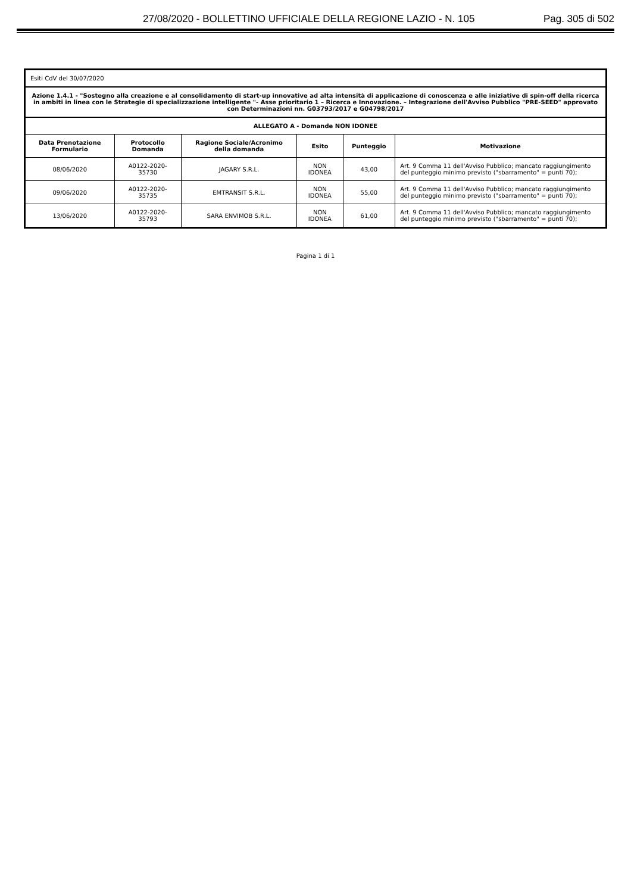27/08/2020 - BOLLETTINO UFFICIALE DELLA REGIONE LAZIO - N. 105 Pag. 305 di 502
| Esiti CdV del 30/07/2020 | | | | | |
| Azione 1.4.1 - "Sostegno alla creazione e al consolidamento di start-up innovative ad alta intensità di applicazione di conoscenza e alle iniziative di spin-off della ricerca in ambiti in linea con le Strategie di specializzazione intelligente "- Asse prioritario 1 – Ricerca e Innovazione. – Integrazione dell'Avviso Pubblico "PRE-SEED" approvato con Determinazioni nn. G03793/2017 e G04798/2017 | | | | | |
| ALLEGATO A - Domande NON IDONEE | | | | | |
| Data Prenotazione Formulario | Protocollo Domanda | Ragione Sociale/Acronimo della domanda | Esito | Punteggio | Motivazione |
| 08/06/2020 | A0122-2020-35730 | JAGARY S.R.L. | NON IDONEA | 43,00 | Art. 9 Comma 11 dell'Avviso Pubblico; mancato raggiungimento del punteggio minimo previsto ("sbarramento" = punti 70); |
| 09/06/2020 | A0122-2020-35735 | EMTRANSIT S.R.L. | NON IDONEA | 55,00 | Art. 9 Comma 11 dell'Avviso Pubblico; mancato raggiungimento del punteggio minimo previsto ("sbarramento" = punti 70); |
| 13/06/2020 | A0122-2020-35793 | SARA ENVIMOB S.R.L. | NON IDONEA | 61,00 | Art. 9 Comma 11 dell'Avviso Pubblico; mancato raggiungimento del punteggio minimo previsto ("sbarramento" = punti 70); |
Pagina 1 di 1